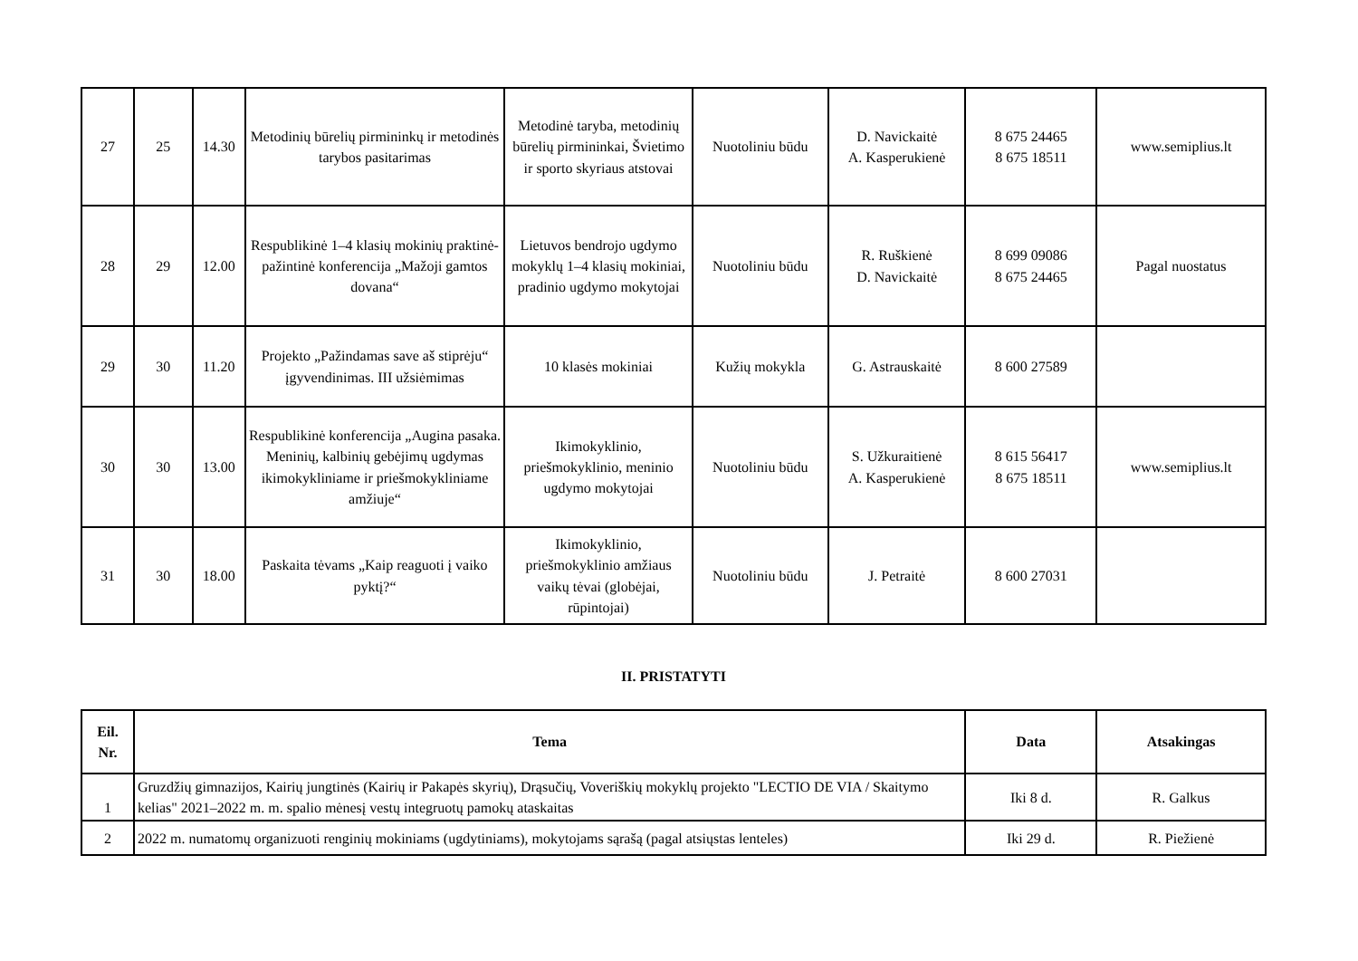| 27 | 25 | 14.30 | Metodinių būrelių pirmininkų ir metodinės tarybos pasitarimas | Metodinė taryba, metodinių būrelių pirmininkai, Švietimo ir sporto skyriaus atstovai | Nuotoliniu būdu | D. Navickaitė A. Kasperukienė | 8 675 24465 8 675 18511 | www.semiplius.lt |
| 28 | 29 | 12.00 | Respublikinė 1–4 klasių mokinių praktinė-pažintinė konferencija „Mažoji gamtos dovana“ | Lietuvos bendrojo ugdymo mokyklų 1–4 klasių mokiniai, pradinio ugdymo mokytojai | Nuotoliniu būdu | R. Ruškienė D. Navickaitė | 8 699 09086 8 675 24465 | Pagal nuostatus |
| 29 | 30 | 11.20 | Projekto „Pažindamas save aš stiprėju“ įgyvendinimas. III užsiėmimas | 10 klasės mokiniai | Kužių mokykla | G. Astrauskaitė | 8 600 27589 | |
| 30 | 30 | 13.00 | Respublikinė konferencija „Augina pasaka. Meninių, kalbinių gebėjimų ugdymas ikimokykliniame ir priešmokykliniame amžiuje“ | Ikimokyklinio, priešmokyklinio, meninio ugdymo mokytojai | Nuotoliniu būdu | S. Užkuraitienė A. Kasperukienė | 8 615 56417 8 675 18511 | www.semiplius.lt |
| 31 | 30 | 18.00 | Paskaita tėvams „Kaip reaguoti į vaiko pyktį?“ | Ikimokyklinio, priešmokyklinio amžiaus vaikų tėvai (globėjai, rūpintojai) | Nuotoliniu būdu | J. Petraitė | 8 600 27031 | |
II. PRISTATYTI
| Eil. Nr. | Tema | Data | Atsakingas |
| --- | --- | --- | --- |
| 1 | Gruzdžių gimnazijos, Kairių jungtinės (Kairių ir Pakapės skyrių), Drąsučių, Voveriškių mokyklų projekto "LECTIO DE VIA / Skaitymo kelias" 2021–2022 m. m. spalio mėnesį vestų integruotų pamokų ataskaitas | Iki 8 d. | R. Galkus |
| 2 | 2022 m. numatomų organizuoti renginių mokiniams (ugdytiniams), mokytojams sąrašą (pagal atsiųstas lenteles) | Iki 29 d. | R. Piežienė |